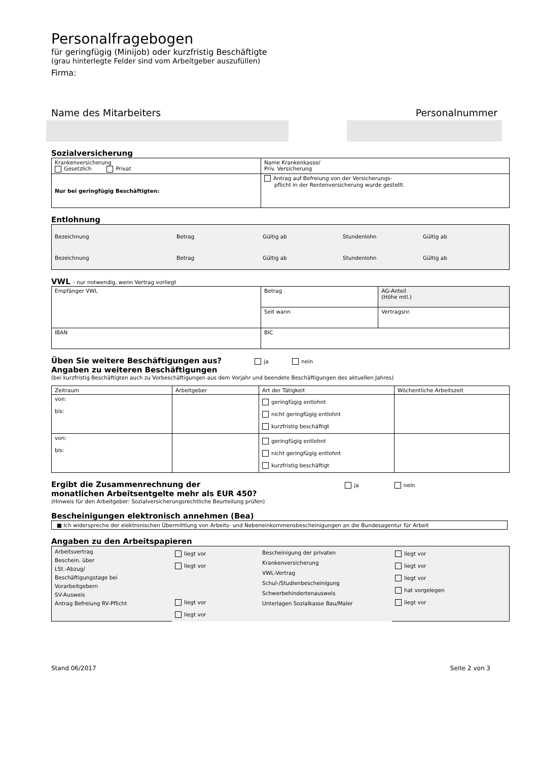Personalfragebogen
für geringfügig (Minijob) oder kurzfristig Beschäftigte
(grau hinterlegte Felder sind vom Arbeitgeber auszufüllen)
Firma:
Name des Mitarbeiters Personalnummer
Sozialversicherung
| Krankenversicherung Gesetzlich Privat | Name Krankenkasse/ Priv. Versicherung |
| Nur bei geringfügig Beschäftigten: | Antrag auf Befreiung von der Versicherungs- pflicht in der Rentenversicherung wurde gestellt. |
Entlohnung
| Bezeichnung Betrag Gültig ab Stundenlohn Gültig ab Bezeichnung Betrag Gültig ab Stundenlohn Gültig ab |
VWL - nur notwendig, wenn Vertrag vorliegt
| Empfänger VWL | Betrag | AG-Anteil (Höhe mtl.) |
| | Seit wann | Vertragsnr. |
| IBAN | BIC | |
Üben Sie weitere Beschäftigungen aus? ja nein
Angaben zu weiteren Beschäftigungen
(bei kurzfristig Beschäftigten auch zu Vorbeschäftigungen aus dem Vorjahr und beendete Beschäftigungen des aktuellen Jahres)
| Zeitraum | Arbeitgeber | Art der Tätigkeit | Wöchentliche Arbeitszeit |
| --- | --- | --- | --- |
| von: bis: | | geringfügig entlohnt nicht geringfügig entlohnt kurzfristig beschäftigt | |
| von: bis: | | geringfügig entlohnt nicht geringfügig entlohnt kurzfristig beschäftigt | |
Ergibt die Zusammenrechnung der ja nein
monatlichen Arbeitsentgelte mehr als EUR 450?
(Hinweis für den Arbeitgeber: Sozialversicherungsrechtliche Beurteilung prüfen)
Bescheinigungen elektronisch annehmen (Bea)
■ Ich widerspreche der elektronischen Übermittlung von Arbeits- und Nebeneinkommensbescheinigungen an die Bundesagentur für Arbeit
Angaben zu den Arbeitspapieren
| Arbeitsvertrag Beschein. über LSt.-Abzug/ Beschäftigungstage bei Vorarbeitgebern SV-Ausweis Antrag Befreiung RV-Pflicht | liegt vor liegt vor liegt vor liegt vor | Bescheinigung der privaten Krankenversicherung VWL-Vertrag Schul-/Studienbescheinigung Schwerbehindertenausweis Unterlagen Sozialkasse Bau/Maler | liegt vor liegt vor liegt vor hat vorgelegen liegt vor |
Stand 06/2017 Seite 2 von 3